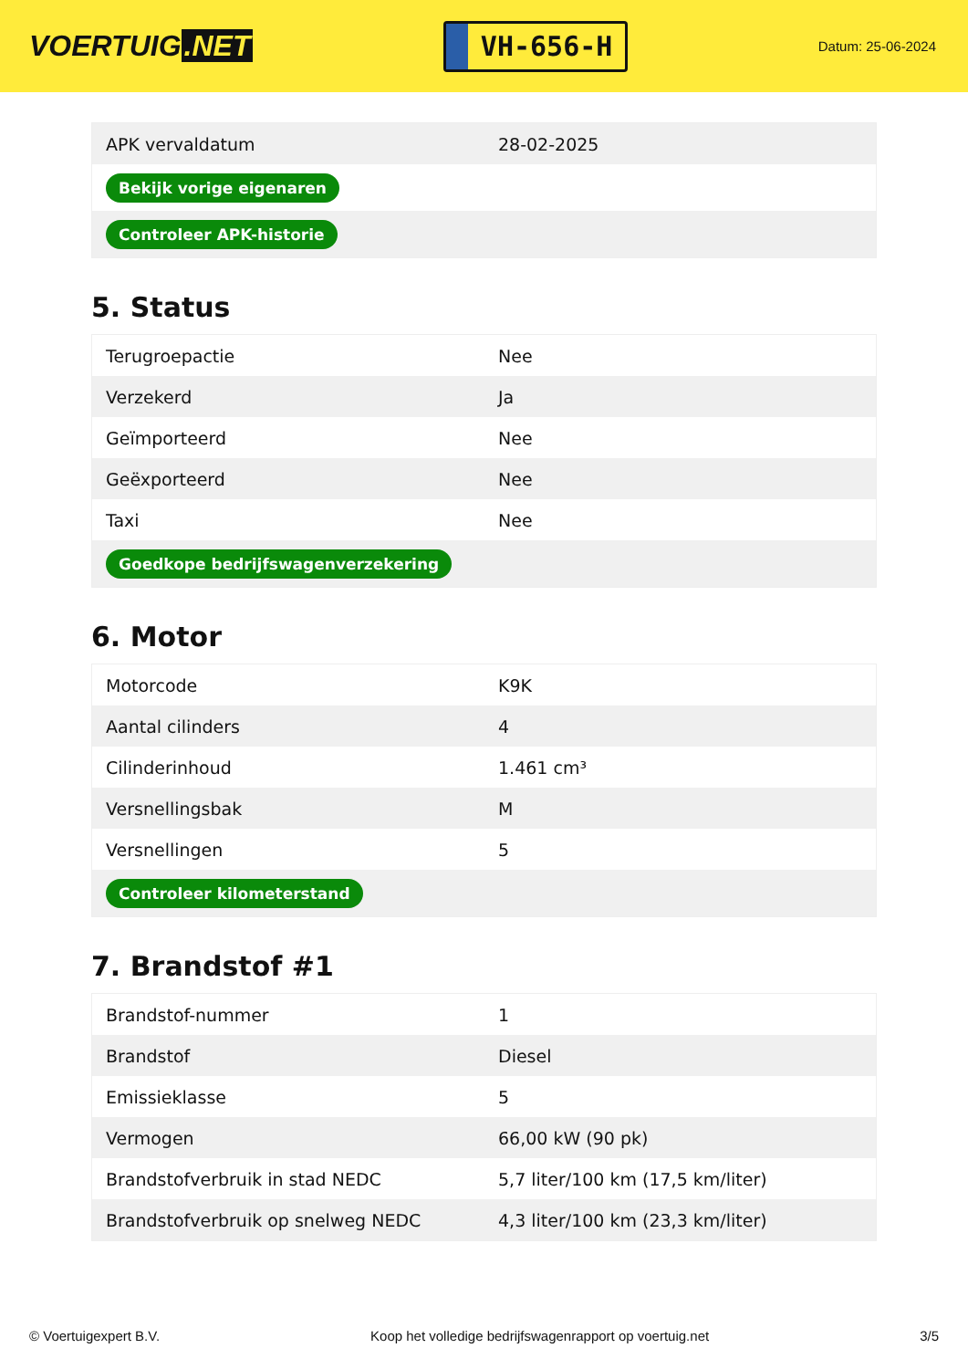VOERTUIG.NET
VH-656-H
Datum: 25-06-2024
| APK vervaldatum | 28-02-2025 |
| Bekijk vorige eigenaren | |
| Controleer APK-historie | |
5. Status
| Terugroepactie | Nee |
| Verzekerd | Ja |
| Geïmporteerd | Nee |
| Geëxporteerd | Nee |
| Taxi | Nee |
| Goedkope bedrijfswagenverzekering | |
6. Motor
| Motorcode | K9K |
| Aantal cilinders | 4 |
| Cilinderinhoud | 1.461 cm³ |
| Versnellingsbak | M |
| Versnellingen | 5 |
| Controleer kilometerstand | |
7. Brandstof #1
| Brandstof-nummer | 1 |
| Brandstof | Diesel |
| Emissieklasse | 5 |
| Vermogen | 66,00 kW (90 pk) |
| Brandstofverbruik in stad NEDC | 5,7 liter/100 km (17,5 km/liter) |
| Brandstofverbruik op snelweg NEDC | 4,3 liter/100 km (23,3 km/liter) |
© Voertuigexpert B.V. Koop het volledige bedrijfswagenrapport op voertuig.net 3/5